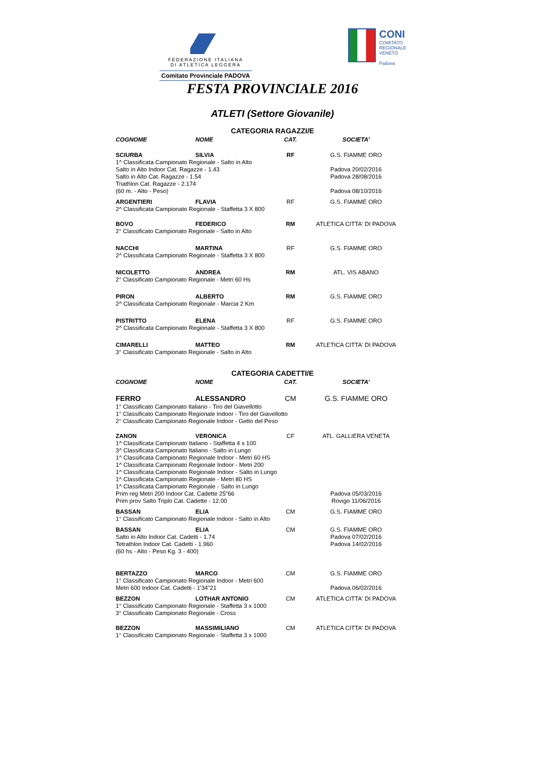FEDERAZIONE ITALIANA
DI ATLETICA LEGGERA
Comitato Provinciale PADOVA
CONI
COMITATO
REGIONALE
VENETO
Padova
FESTA PROVINCIALE 2016
ATLETI (Settore Giovanile)
CATEGORIA RAGAZZI/E
| COGNOME | NOME | CAT. | SOCIETA' |
| --- | --- | --- | --- |
| SCIURBA | SILVIA | RF | G.S. FIAMME ORO |
| 1^ Classificata Campionato Regionale - Salto in Alto | | | |
| Salto in Alto Indoor Cat. Ragazze - 1.43 | | | Padova 20/02/2016 |
| Salto in Alto Cat. Ragazze - 1.54 | | | Padova 28/08/2016 |
| Triathlon Cat. Ragazze - 2.174 | | | |
| (60 m. - Alto - Peso) | | | Padova 08/10/2016 |
| ARGENTIERI | FLAVIA | RF | G.S. FIAMME ORO |
| 2^ Classificata Campionato Regionale - Staffetta 3 X 800 | | | |
| BOVO | FEDERICO | RM | ATLETICA CITTA' DI PADOVA |
| 2° Classificato Campionato Regionale - Salto in Alto | | | |
| NACCHI | MARTINA | RF | G.S. FIAMME ORO |
| 2^ Classificata Campionato Regionale - Staffetta 3 X 800 | | | |
| NICOLETTO | ANDREA | RM | ATL. VIS ABANO |
| 2° Classificato Campionato Regionale - Metri 60 Hs | | | |
| PIRON | ALBERTO | RM | G.S. FIAMME ORO |
| 2^ Classificata Campionato Regionale - Marcia 2 Km | | | |
| PISTRITTO | ELENA | RF | G.S. FIAMME ORO |
| 2^ Classificata Campionato Regionale - Staffetta 3 X 800 | | | |
| CIMARELLI | MATTEO | RM | ATLETICA CITTA' DI PADOVA |
| 3° Classificato Campionato Regionale - Salto in Alto | | | |
CATEGORIA CADETTI/E
| COGNOME | NOME | CAT. | SOCIETA' |
| --- | --- | --- | --- |
| FERRO | ALESSANDRO | CM | G.S. FIAMME ORO |
| 1° Classificato Campionato Italiano - Tiro del Giavellotto | | | |
| 1° Classificato Campionato Regionale Indoor - Tiro del Giavellotto | | | |
| 2° Classificato Campionato Regionale Indoor - Getto del Peso | | | |
| ZANON | VERONICA | CF | ATL. GALLIERA VENETA |
| 1^ Classificata Campionato Italiano - Staffetta 4 x 100 | | | |
| 3^ Classificata Campionato Italiano - Salto in Lungo | | | |
| 1^ Classificata Campionato Regionale Indoor - Metri 60 HS | | | |
| 1^ Classificata Campionato Regionale Indoor - Metri 200 | | | |
| 1^ Classificata Campionato Regionale Indoor - Salto in Lungo | | | |
| 1^ Classificata Campionato Regionale - Metri 80 HS | | | |
| 1^ Classificata Campionato Regionale - Salto in Lungo | | | |
| Prim reg Metri 200 Indoor Cat. Cadette 25"66 | | | Padova 05/03/2016 |
| Prim prov Salto Triplo Cat. Cadette - 12.00 | | | Rovigo 11/06/2016 |
| BASSAN | ELIA | CM | G.S. FIAMME ORO |
| 1° Classificato Campionato Regionale Indoor - Salto in Alto | | | |
| BASSAN | ELIA | CM | G.S. FIAMME ORO |
| Salto in Alto Indoor Cat. Cadetti - 1.74 | | | Padova 07/02/2016 |
| Tetrathlon Indoor Cat. Cadetti - 1.960 | | | Padova 14/02/2016 |
| (60 hs - Alto - Peso Kg. 3 - 400) | | | |
| BERTAZZO | MARCO | CM | G.S. FIAMME ORO |
| 1° Classificato Campionato Regionale Indoor - Metri 600 | | | |
| Metri 600 Indoor Cat. Cadetti - 1'34"21 | | | Padova 06/02/2016 |
| BEZZON | LOTHAR ANTONIO | CM | ATLETICA CITTA' DI PADOVA |
| 1° Classificato Campionato Regionale - Staffetta 3 x 1000 | | | |
| 3° Classificato Campionato Regionale - Cross | | | |
| BEZZON | MASSIMILIANO | CM | ATLETICA CITTA' DI PADOVA |
| 1° Classificato Campionato Regionale - Staffetta 3 x 1000 | | | |